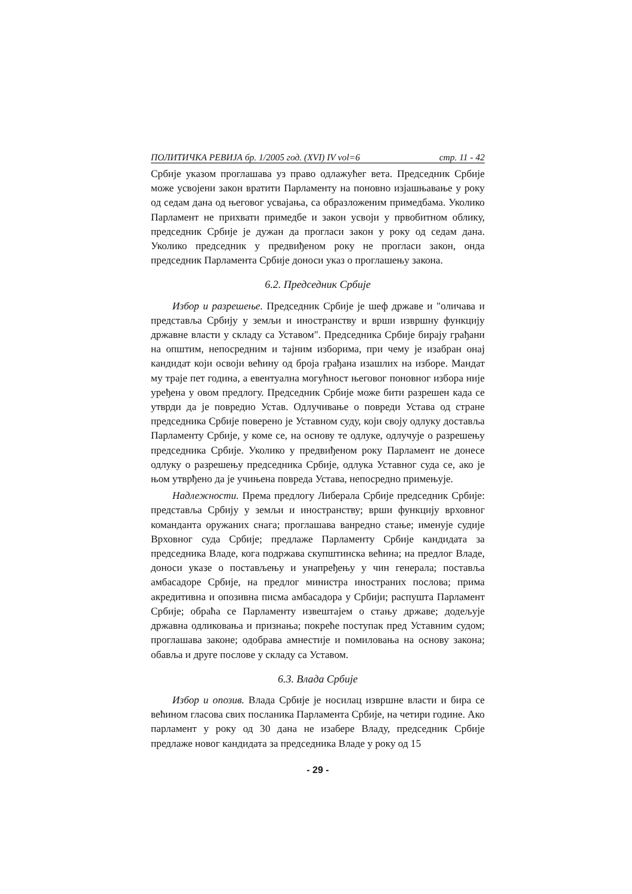ПОЛИТИЧКА РЕВИЈА бр. 1/2005 год. (XVI) IV vol=6 стр. 11 - 42
Србије указом проглашава уз право одлажућег вета. Председник Србије може усвојени закон вратити Парламенту на поновно изјашњавање у року од седам дана од његовог усвајања, са образложеним примедбама. Уколико Парламент не прихвати примедбе и закон усвоји у првобитном облику, председник Србије је дужан да прогласи закон у року од седам дана. Уколико председник у предвиђеном року не прогласи закон, онда председник Парламента Србије доноси указ о проглашењу закона.
6.2. Председник Србије
Избор и разрешење. Председник Србије је шеф државе и "оличава и представља Србију у земљи и иностранству и врши извршну функцију државне власти у складу са Уставом". Председника Србије бирају грађани на општим, непосредним и тајним изборима, при чему је изабран онај кандидат који освоји већину од броја грађана изашлих на изборе. Мандат му траје пет година, а евентуална могућност његовог поновног избора није уређена у овом предлогу. Председник Србије може бити разрешен када се утврди да је повредио Устав. Одлучивање о повреди Устава од стране председника Србије поверено је Уставном суду, који своју одлуку доставља Парламенту Србије, у коме се, на основу те одлуке, одлучује о разрешењу председника Србије. Уколико у предвиђеном року Парламент не донесе одлуку о разрешењу председника Србије, одлука Уставног суда се, ако је њом утврђено да је учињена повреда Устава, непосредно примењује.
Надлежности. Према предлогу Либерала Србије председник Србије: представља Србију у земљи и иностранству; врши функцију врховног команданта оружаних снага; проглашава ванредно стање; именује судије Врховног суда Србије; предлаже Парламенту Србије кандидата за председника Владе, кога подржава скупштинска већина; на предлог Владе, доноси указе о постављењу и унапређењу у чин генерала; поставља амбасадоре Србије, на предлог министра иностраних послова; прима акредитивна и опозивна писма амбасадора у Србији; распушта Парламент Србије; обраћа се Парламенту извештајем о стању државе; додељује државна одликовања и признања; покреће поступак пред Уставним судом; проглашава законе; одобрава амнестије и помиловања на основу закона; обавља и друге послове у складу са Уставом.
6.3. Влада Србије
Избор и опозив. Влада Србије је носилац извршне власти и бира се већином гласова свих посланика Парламента Србије, на четири године. Ако парламент у року од 30 дана не изабере Владу, председник Србије предлаже новог кандидата за председника Владе у року од 15
- 29 -